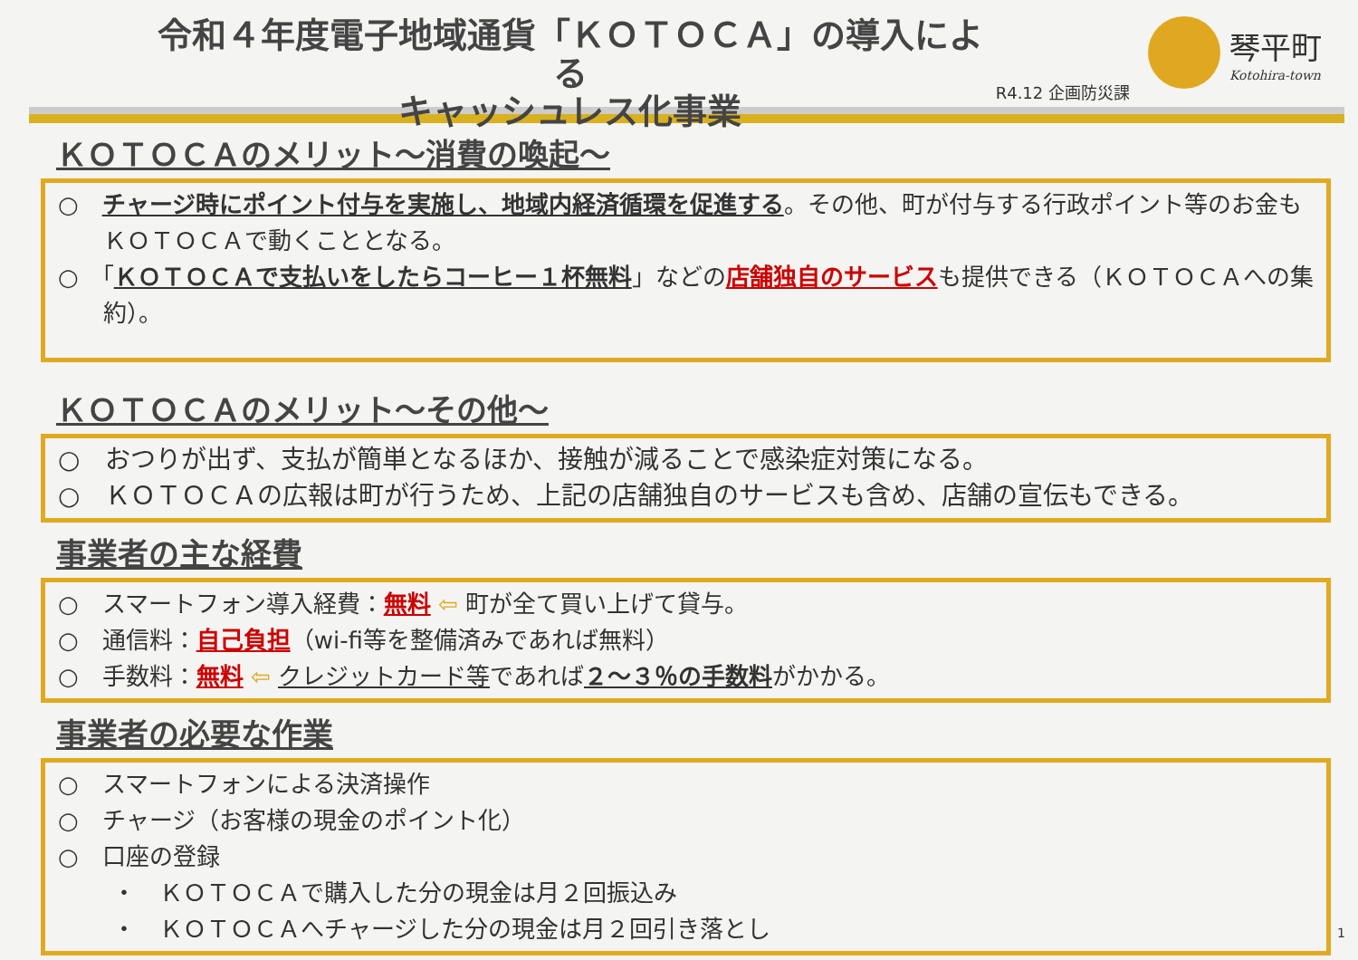令和４年度電子地域通貨「ＫＯＴＯＣＡ」の導入による
キャッシュレス化事業
R4.12 企画防災課
琴平町
Kotohira-town
ＫＯＴＯＣＡのメリット～消費の喚起～
○　チャージ時にポイント付与を実施し、地域内経済循環を促進する。その他、町が付与する行政ポイント等のお金もＫＯＴＯＣＡで動くこととなる。
○　「ＫＯＴＯＣＡで支払いをしたらコーヒー１杯無料」などの店舗独自のサービスも提供できる（ＫＯＴＯＣＡへの集約）。
ＫＯＴＯＣＡのメリット～その他～
○　おつりが出ず、支払が簡単となるほか、接触が減ることで感染症対策になる。
○　ＫＯＴＯＣＡの広報は町が行うため、上記の店舗独自のサービスも含め、店舗の宣伝もできる。
事業者の主な経費
○　スマートフォン導入経費：無料 ⇦ 町が全て買い上げて貸与。
○　通信料：自己負担（wi-fi等を整備済みであれば無料）
○　手数料：無料 ⇦ クレジットカード等であれば２～３％の手数料がかかる。
事業者の必要な作業
○　スマートフォンによる決済操作
○　チャージ（お客様の現金のポイント化）
○　口座の登録
・　ＫＯＴＯＣＡで購入した分の現金は月２回振込み
・　ＫＯＴＯＣＡへチャージした分の現金は月２回引き落とし
1